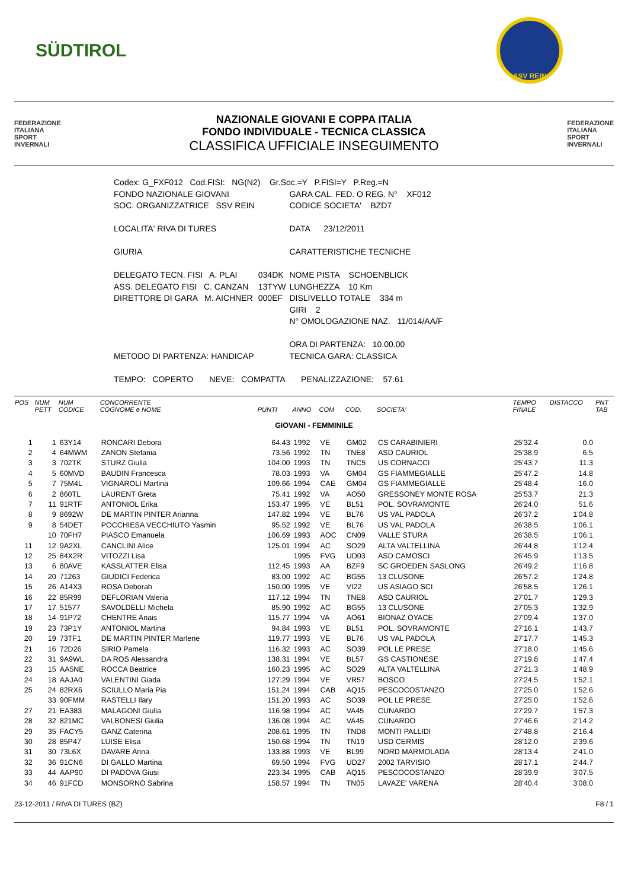SÜDTIROL
ASV REIN
FEDERAZIONE
ITALIANA
SPORT
INVERNALI
NAZIONALE GIOVANI E COPPA ITALIA
FONDO INDIVIDUALE - TECNICA CLASSICA
CLASSIFICA UFFICIALE INSEGUIMENTO
FEDERAZIONE
ITALIANA
SPORT
INVERNALI
| Codex: G_FXF012 Cod.FISI: NG(N2) Gr.Soc.=Y P.FISI=Y P.Reg.=N | | |
| FONDO NAZIONALE GIOVANI | | GARA CAL. FED. O REG. N° XF012 |
| SOC. ORGANIZZATRICE SSV REIN | | CODICE SOCIETA' BZD7 |
| LOCALITA' RIVA DI TURES | | DATA 23/12/2011 |
| GIURIA | | CARATTERISTICHE TECNICHE |
| DELEGATO TECN. FISI A. PLAI | 034DK | NOME PISTA SCHOENBLICK |
| ASS. DELEGATO FISI C. CANZAN | 13TYW | LUNGHEZZA 10 Km |
| DIRETTORE DI GARA M. AICHNER | 000EF | DISLIVELLO TOTALE 334 m |
| | | GIRI 2 |
| | | N° OMOLOGAZIONE NAZ. 11/014/AA/F |
| | | ORA DI PARTENZA: 10.00.00 |
| METODO DI PARTENZA: HANDICAP | | TECNICA GARA: CLASSICA |
| TEMPO: COPERTO NEVE: COMPATTA PENALIZZAZIONE: 57.61 | | |
| POS | NUM PETT | NUM CODICE | CONCORRENTE COGNOME e NOME | PUNTI | ANNO | COM | COD. | SOCIETA' | TEMPO FINALE | DISTACCO | PNT TAB |
| --- | --- | --- | --- | --- | --- | --- | --- | --- | --- | --- | --- |
| GIOVANI - FEMMINILE | | | | | | | | | | | |
| 1 | 1 | 63Y14 | RONCARI Debora | 64.43 | 1992 | VE | GM02 | CS CARABINIERI | 25'32.4 | 0.0 | |
| 2 | 4 | 64MWM | ZANON Stefania | 73.56 | 1992 | TN | TNE8 | ASD CAURIOL | 25'38.9 | 6.5 | |
| 3 | 3 | 702TK | STURZ Giulia | 104.00 | 1993 | TN | TNC5 | US CORNACCI | 25'43.7 | 11.3 | |
| 4 | 5 | 60MVD | BAUDIN Francesca | 78.03 | 1993 | VA | GM04 | GS FIAMMEGIALLE | 25'47.2 | 14.8 | |
| 5 | 7 | 75M4L | VIGNAROLI Martina | 109.66 | 1994 | CAE | GM04 | GS FIAMMEGIALLE | 25'48.4 | 16.0 | |
| 6 | 2 | 860TL | LAURENT Greta | 75.41 | 1992 | VA | AO50 | GRESSONEY MONTE ROSA | 25'53.7 | 21.3 | |
| 7 | 11 | 91RTF | ANTONIOL Erika | 153.47 | 1995 | VE | BL51 | POL. SOVRAMONTE | 26'24.0 | 51.6 | |
| 8 | 9 | 8692W | DE MARTIN PINTER Arianna | 147.82 | 1994 | VE | BL76 | US VAL PADOLA | 26'37.2 | 1'04.8 | |
| 9 | 8 | 54DET | POCCHIESA VECCHIUTO Yasmin | 95.52 | 1992 | VE | BL76 | US VAL PADOLA | 26'38.5 | 1'06.1 | |
| | 10 | 70FH7 | PIASCO Emanuela | 106.69 | 1993 | AOC | CN09 | VALLE STURA | 26'38.5 | 1'06.1 | |
| 11 | 12 | 9A2XL | CANCLINI Alice | 125.01 | 1994 | AC | SO29 | ALTA VALTELLINA | 26'44.8 | 1'12.4 | |
| 12 | 25 | 84X2R | VITOZZI Lisa | | 1995 | FVG | UD03 | ASD CAMOSCI | 26'45.9 | 1'13.5 | |
| 13 | 6 | 80AVE | KASSLATTER Elisa | 112.45 | 1993 | AA | BZF9 | SC GROEDEN SASLONG | 26'49.2 | 1'16.8 | |
| 14 | 20 | 71263 | GIUDICI Federica | 83.00 | 1992 | AC | BG55 | 13 CLUSONE | 26'57.2 | 1'24.8 | |
| 15 | 26 | A14X3 | ROSA Deborah | 150.00 | 1995 | VE | VI22 | US ASIAGO SCI | 26'58.5 | 1'26.1 | |
| 16 | 22 | 85R99 | DEFLORIAN Valeria | 117.12 | 1994 | TN | TNE8 | ASD CAURIOL | 27'01.7 | 1'29.3 | |
| 17 | 17 | 51577 | SAVOLDELLI Michela | 85.90 | 1992 | AC | BG55 | 13 CLUSONE | 27'05.3 | 1'32.9 | |
| 18 | 14 | 91P72 | CHENTRE Anais | 115.77 | 1994 | VA | AO61 | BIONAZ OYACE | 27'09.4 | 1'37.0 | |
| 19 | 23 | 73P1Y | ANTONIOL Martina | 94.84 | 1993 | VE | BL51 | POL. SOVRAMONTE | 27'16.1 | 1'43.7 | |
| 20 | 19 | 73TF1 | DE MARTIN PINTER Marlene | 119.77 | 1993 | VE | BL76 | US VAL PADOLA | 27'17.7 | 1'45.3 | |
| 21 | 16 | 72D26 | SIRIO Pamela | 116.32 | 1993 | AC | SO39 | POL LE PRESE | 27'18.0 | 1'45.6 | |
| 22 | 31 | 9A9WL | DA ROS Alessandra | 138.31 | 1994 | VE | BL57 | GS CASTIONESE | 27'19.8 | 1'47.4 | |
| 23 | 15 | AA5NE | ROCCA Beatrice | 160.23 | 1995 | AC | SO29 | ALTA VALTELLINA | 27'21.3 | 1'48.9 | |
| 24 | 18 | AAJA0 | VALENTINI Giada | 127.29 | 1994 | VE | VR57 | BOSCO | 27'24.5 | 1'52.1 | |
| 25 | 24 | 82RX6 | SCIULLO Maria Pia | 151.24 | 1994 | CAB | AQ15 | PESCOCOSTANZO | 27'25.0 | 1'52.6 | |
| | 33 | 90FMM | RASTELLI Ilary | 151.20 | 1993 | AC | SO39 | POL LE PRESE | 27'25.0 | 1'52.6 | |
| 27 | 21 | EA383 | MALAGONI Giulia | 116.98 | 1994 | AC | VA45 | CUNARDO | 27'29.7 | 1'57.3 | |
| 28 | 32 | 821MC | VALBONESI Giulia | 136.08 | 1994 | AC | VA45 | CUNARDO | 27'46.6 | 2'14.2 | |
| 29 | 35 | FACY5 | GANZ Caterina | 208.61 | 1995 | TN | TND8 | MONTI PALLIDI | 27'48.8 | 2'16.4 | |
| 30 | 28 | 85P47 | LUISE Elisa | 150.68 | 1994 | TN | TN19 | USD CERMIS | 28'12.0 | 2'39.6 | |
| 31 | 30 | 73L6X | DAVARE Anna | 133.88 | 1993 | VE | BL99 | NORD MARMOLADA | 28'13.4 | 2'41.0 | |
| 32 | 36 | 91CN6 | DI GALLO Martina | 69.50 | 1994 | FVG | UD27 | 2002 TARVISIO | 28'17.1 | 2'44.7 | |
| 33 | 44 | AAP90 | DI PADOVA Giusi | 223.34 | 1995 | CAB | AQ15 | PESCOCOSTANZO | 28'39.9 | 3'07.5 | |
| 34 | 46 | 91FCD | MONSORNO Sabrina | 158.57 | 1994 | TN | TN05 | LAVAZE' VARENA | 28'40.4 | 3'08.0 | |
23-12-2011 / RIVA DI TURES (BZ) F8 / 1